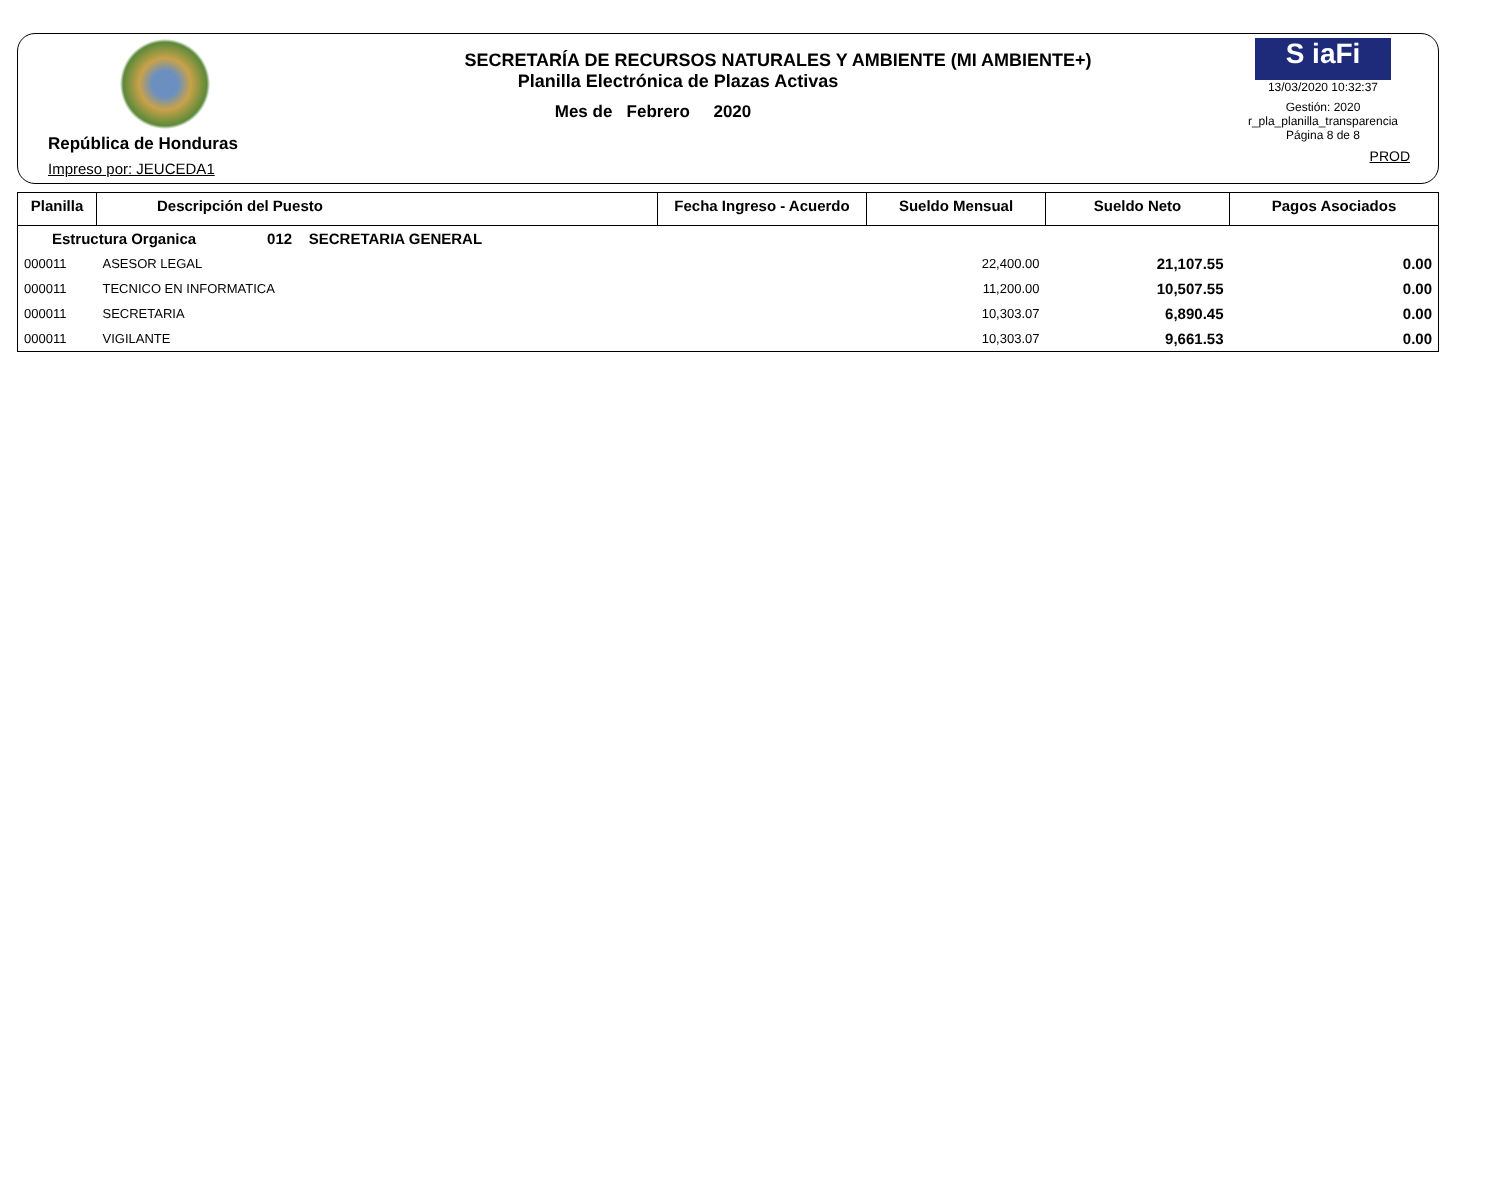República de Honduras
Impreso por: JEUCEDA1
SECRETARÍA DE RECURSOS NATURALES Y AMBIENTE (MI AMBIENTE+)
Planilla Electrónica de Plazas Activas
Mes de Febrero 2020
S iaFi
13/03/2020 10:32:37
Gestión: 2020
r_pla_planilla_transparencia
Página 8 de 8
PROD
| Planilla | Descripción del Puesto | Fecha Ingreso - Acuerdo | Sueldo Mensual | Sueldo Neto | Pagos Asociados |
| --- | --- | --- | --- | --- | --- |
| Estructura Organica 012 SECRETARIA GENERAL | | | | | |
| 000011 | ASESOR LEGAL | | 22,400.00 | 21,107.55 | 0.00 |
| 000011 | TECNICO EN INFORMATICA | | 11,200.00 | 10,507.55 | 0.00 |
| 000011 | SECRETARIA | | 10,303.07 | 6,890.45 | 0.00 |
| 000011 | VIGILANTE | | 10,303.07 | 9,661.53 | 0.00 |